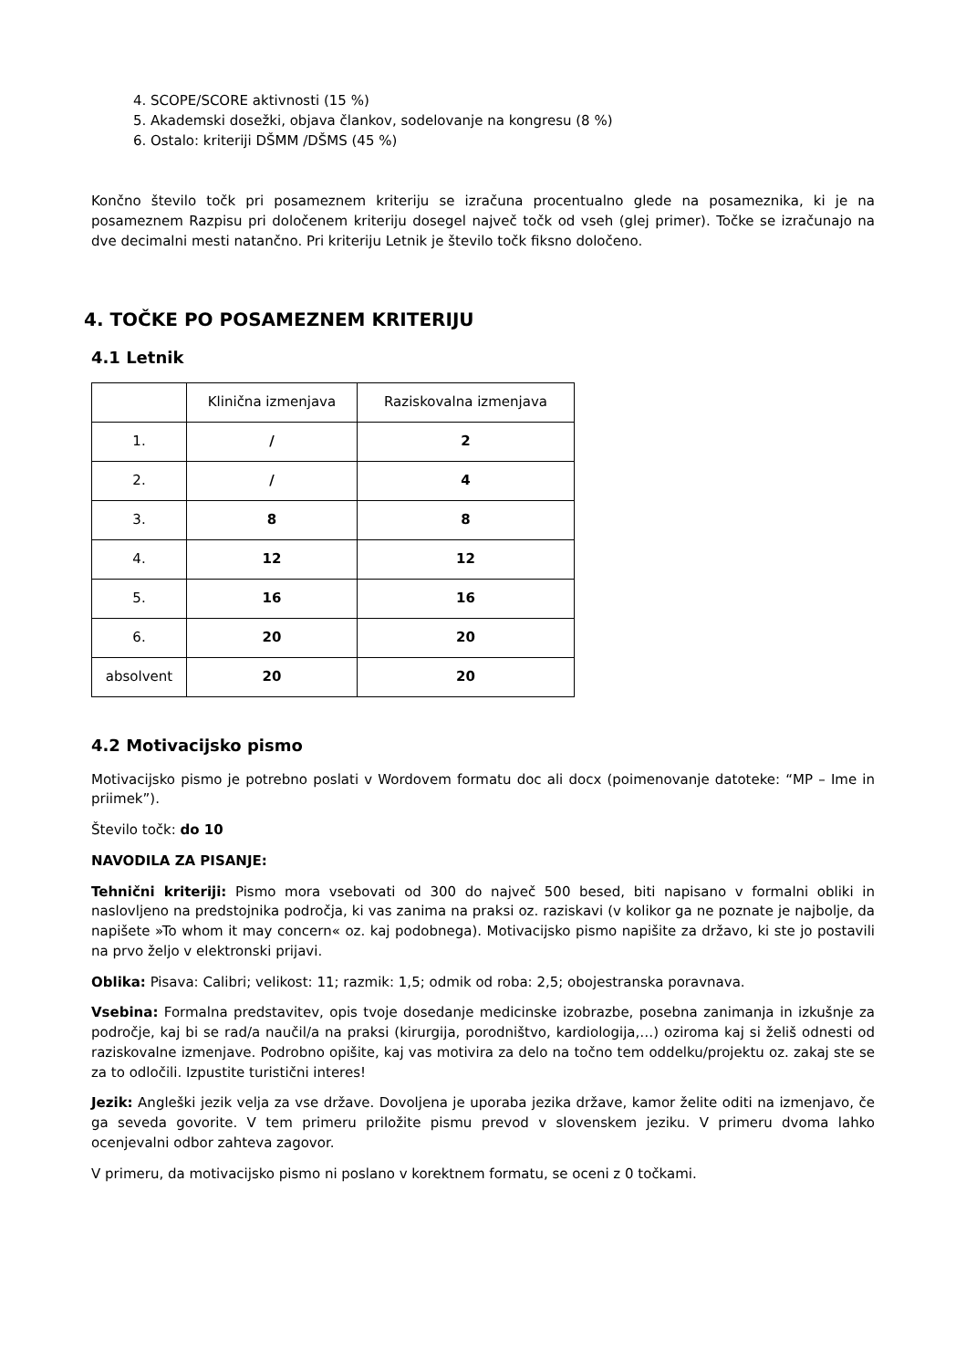4. SCOPE/SCORE aktivnosti (15 %)
5. Akademski dosežki, objava člankov, sodelovanje na kongresu (8 %)
6. Ostalo: kriteriji DŠMM /DŠMS (45 %)
Končno število točk pri posameznem kriteriju se izračuna procentualno glede na posameznika, ki je na posameznem Razpisu pri določenem kriteriju dosegel največ točk od vseh (glej primer). Točke se izračunajo na dve decimalni mesti natančno. Pri kriteriju Letnik je število točk fiksno določeno.
4. TOČKE PO POSAMEZNEM KRITERIJU
4.1 Letnik
| | Klinična izmenjava | Raziskovalna izmenjava |
| 1. | / | 2 |
| 2. | / | 4 |
| 3. | 8 | 8 |
| 4. | 12 | 12 |
| 5. | 16 | 16 |
| 6. | 20 | 20 |
| absolvent | 20 | 20 |
4.2 Motivacijsko pismo
Motivacijsko pismo je potrebno poslati v Wordovem formatu doc ali docx (poimenovanje datoteke: “MP – Ime in priimek”).
Število točk: do 10
NAVODILA ZA PISANJE:
Tehnični kriteriji: Pismo mora vsebovati od 300 do največ 500 besed, biti napisano v formalni obliki in naslovljeno na predstojnika področja, ki vas zanima na praksi oz. raziskavi (v kolikor ga ne poznate je najbolje, da napišete »To whom it may concern« oz. kaj podobnega). Motivacijsko pismo napišite za državo, ki ste jo postavili na prvo željo v elektronski prijavi.
Oblika: Pisava: Calibri; velikost: 11; razmik: 1,5; odmik od roba: 2,5; obojestranska poravnava.
Vsebina: Formalna predstavitev, opis tvoje dosedanje medicinske izobrazbe, posebna zanimanja in izkušnje za področje, kaj bi se rad/a naučil/a na praksi (kirurgija, porodništvo, kardiologija,…) oziroma kaj si želiš odnesti od raziskovalne izmenjave. Podrobno opišite, kaj vas motivira za delo na točno tem oddelku/projektu oz. zakaj ste se za to odločili. Izpustite turistični interes!
Jezik: Angleški jezik velja za vse države. Dovoljena je uporaba jezika države, kamor želite oditi na izmenjavo, če ga seveda govorite. V tem primeru priložite pismu prevod v slovenskem jeziku. V primeru dvoma lahko ocenjevalni odbor zahteva zagovor.
V primeru, da motivacijsko pismo ni poslano v korektnem formatu, se oceni z 0 točkami.